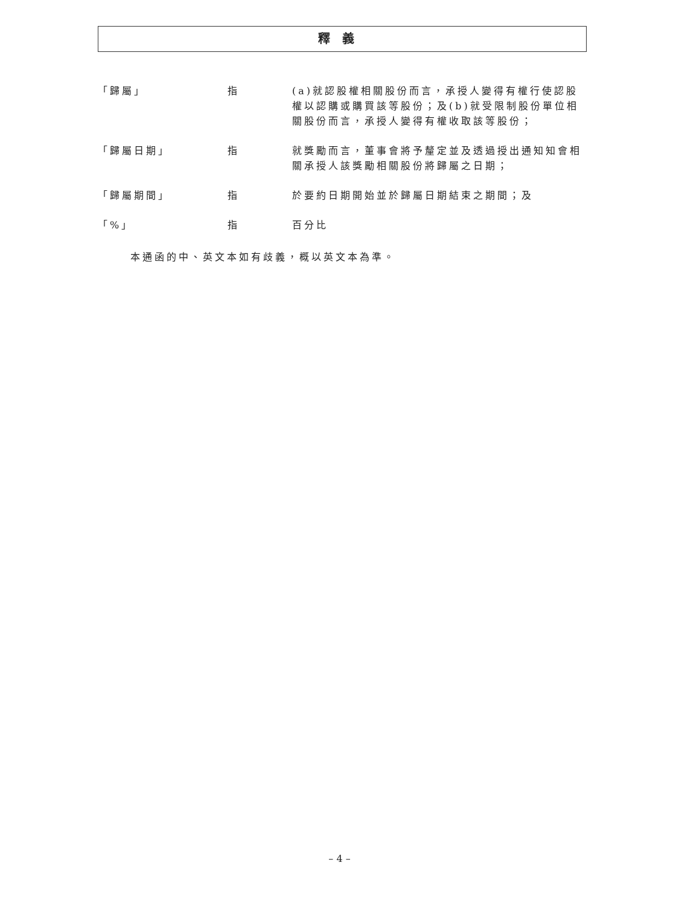釋義
| 「歸屬」 | 指 | (a)就認股權相關股份而言，承授人變得有權行使認股權以認購或購買該等股份；及(b)就受限制股份單位相關股份而言，承授人變得有權收取該等股份； |
| 「歸屬日期」 | 指 | 就獎勵而言，董事會將予釐定並及透過授出通知知會相關承授人該獎勵相關股份將歸屬之日期； |
| 「歸屬期間」 | 指 | 於要約日期開始並於歸屬日期結束之期間；及 |
| 「%」 | 指 | 百分比 |
本通函的中、英文本如有歧義，概以英文本為準。
– 4 –